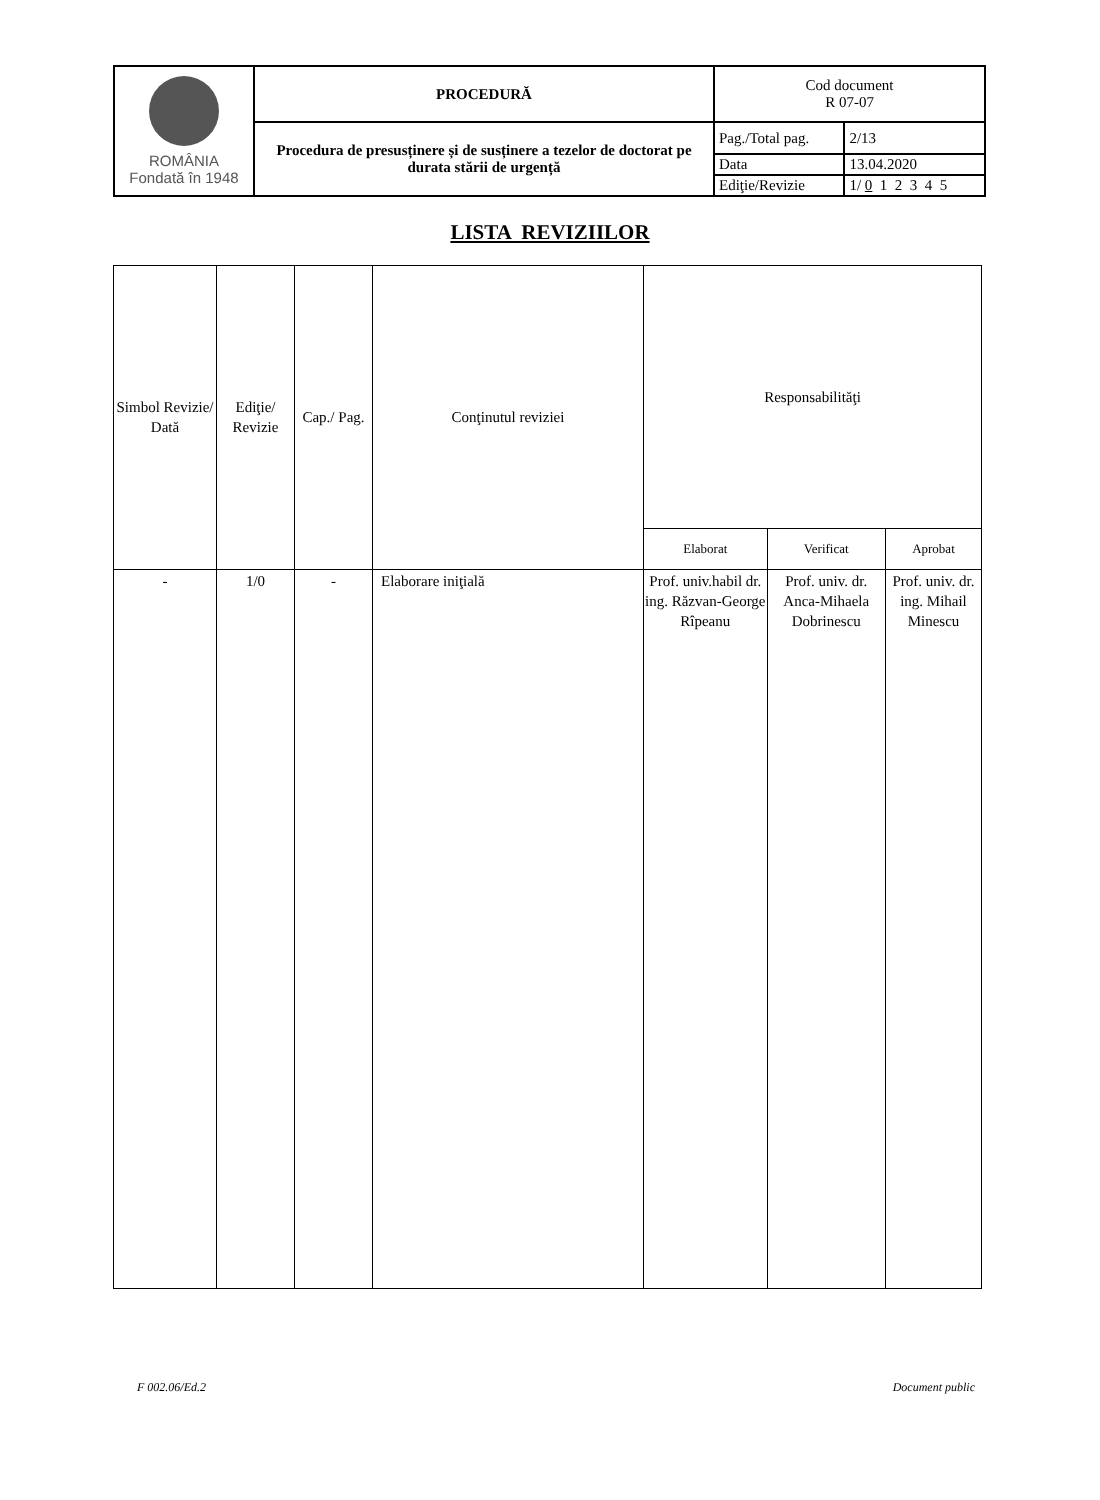| ROMÂNIA Fondată în 1948 | PROCEDURĂ | Cod document R 07-07 | |
| | Procedura de presusținere și de susținere a tezelor de doctorat pe durata stării de urgență | Pag./Total pag. | 2/13 |
| | | Data | 13.04.2020 |
| | | Ediţie/Revizie | 1/ 0 1 2 3 4 5 |
LISTA REVIZIILOR
| Simbol Revizie/ Dată | Ediţie/ Revizie | Cap./ Pag. | Conţinutul reviziei | Responsabilităţi | | |
| --- | --- | --- | --- | --- | --- | --- |
| | | | | Elaborat | Verificat | Aprobat |
| - | 1/0 | - | Elaborare iniţială | Prof. univ.habil dr. ing. Răzvan-George Rîpeanu | Prof. univ. dr. Anca-Mihaela Dobrinescu | Prof. univ. dr. ing. Mihail Minescu |
F 002.06/Ed.2 Document public